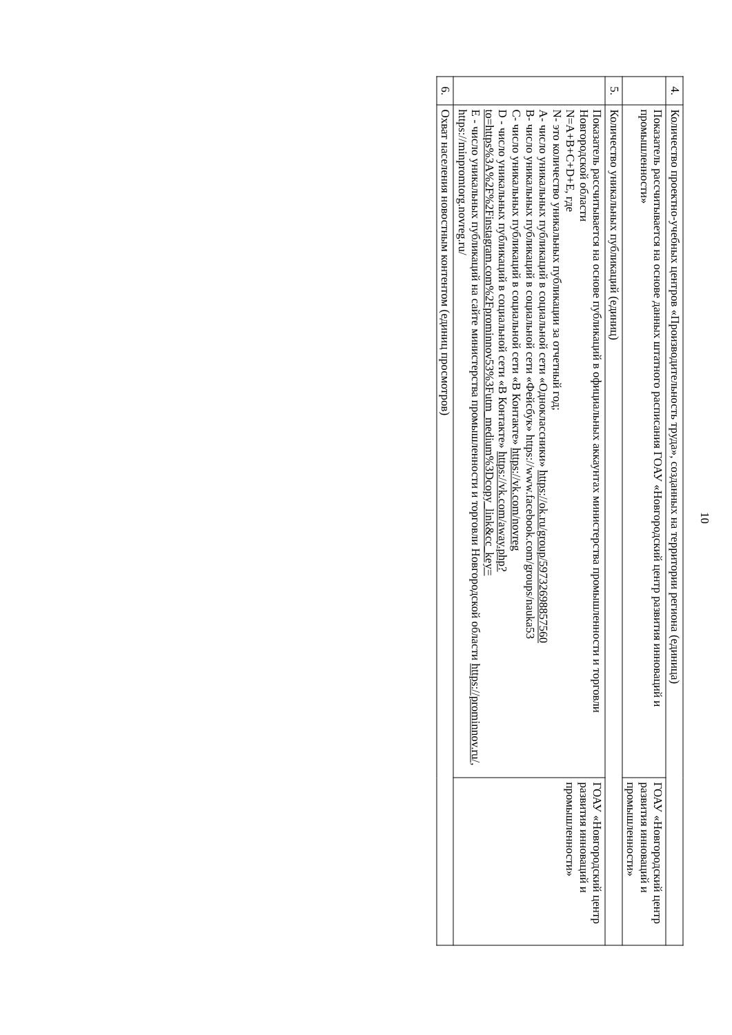10
| 4. | Количество проектно-учебных центров «Производительность труда», созданных на территории региона (единица) | |
| | Показатель рассчитывается на основе данных штатного расписания ГОАУ «Новгородский центр развития инноваций и промышленности» | ГОАУ «Новгородский центр развития инноваций и промышленности» |
| 5. | Количество уникальных публикаций (единиц) | |
| | Показатель рассчитывается на основе публикаций в официальных аккаунтах министерства промышленности и торговли Новгородской области N=A+B+C+D+E, где N- это количество уникальных публикации за отчетный год; А- число уникальных публикаций в социальной сети «Одноклассники» https://ok.ru/group/59732698857560 В- число уникальных публикаций в социальной сети «Фейсбук» https://www.facebook.com/groups/nauka53 С- число уникальных публикаций в социальной сети «В Контакте» https://vk.com/novreg D - число уникальных публикаций в социальной сети «В Контакте» https://vk.com/away.php?to=https%3A%2F%2Finstagram.com%2Fprominnov53%3Futm_medium%3Dcopy_link&cc_key= Е - число уникальных публикаций на сайте министерства промышленности и торговли Новгородской области https://prominnov.ru/ , https://minpromtorg.novreg.ru/ | ГОАУ «Новгородский центр развития инноваций и промышленности» |
| 6. | Охват населения новостным контентом (единиц просмотров) | |